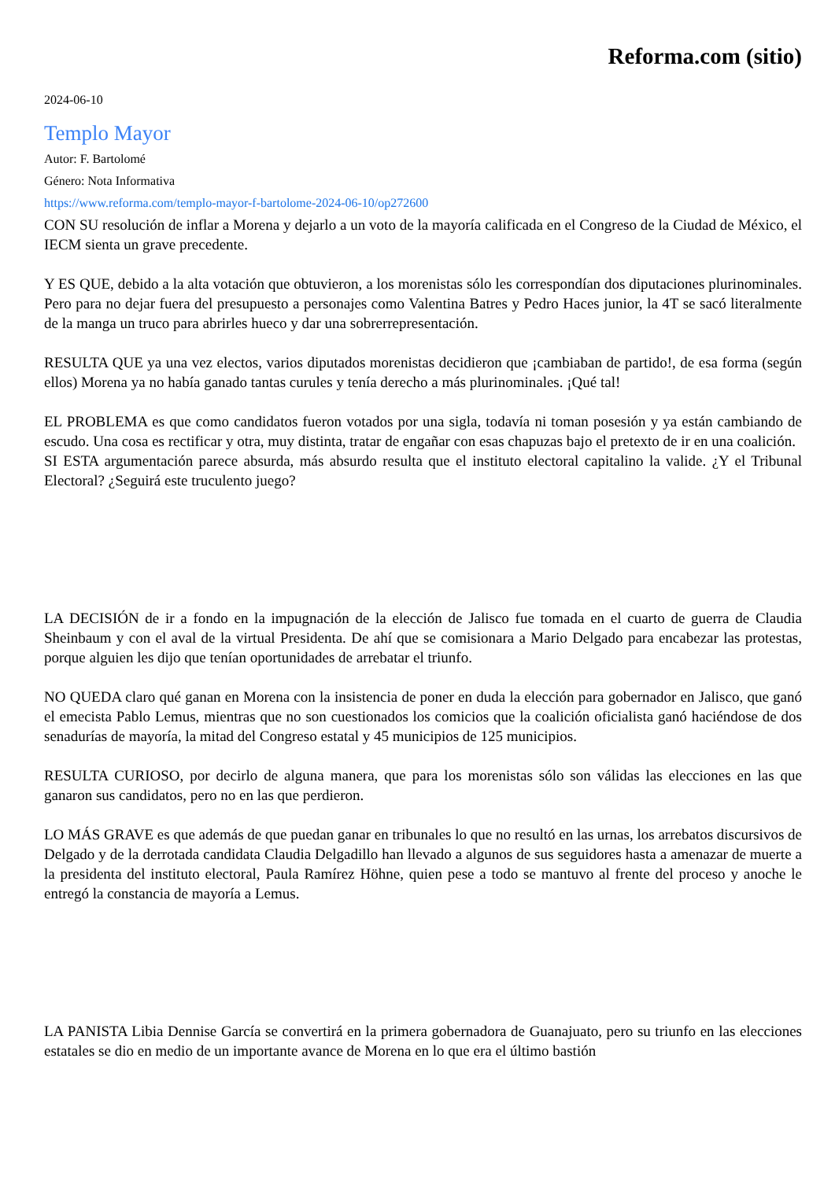Reforma.com (sitio)
2024-06-10
Templo Mayor
Autor: F. Bartolomé
Género: Nota Informativa
https://www.reforma.com/templo-mayor-f-bartolome-2024-06-10/op272600
CON SU resolución de inflar a Morena y dejarlo a un voto de la mayoría calificada en el Congreso de la Ciudad de México, el IECM sienta un grave precedente.
Y ES QUE, debido a la alta votación que obtuvieron, a los morenistas sólo les correspondían dos diputaciones plurinominales. Pero para no dejar fuera del presupuesto a personajes como Valentina Batres y Pedro Haces junior, la 4T se sacó literalmente de la manga un truco para abrirles hueco y dar una sobrerrepresentación.
RESULTA QUE ya una vez electos, varios diputados morenistas decidieron que ¡cambiaban de partido!, de esa forma (según ellos) Morena ya no había ganado tantas curules y tenía derecho a más plurinominales. ¡Qué tal!
EL PROBLEMA es que como candidatos fueron votados por una sigla, todavía ni toman posesión y ya están cambiando de escudo. Una cosa es rectificar y otra, muy distinta, tratar de engañar con esas chapuzas bajo el pretexto de ir en una coalición.
SI ESTA argumentación parece absurda, más absurdo resulta que el instituto electoral capitalino la valide. ¿Y el Tribunal Electoral? ¿Seguirá este truculento juego?
LA DECISIÓN de ir a fondo en la impugnación de la elección de Jalisco fue tomada en el cuarto de guerra de Claudia Sheinbaum y con el aval de la virtual Presidenta. De ahí que se comisionara a Mario Delgado para encabezar las protestas, porque alguien les dijo que tenían oportunidades de arrebatar el triunfo.
NO QUEDA claro qué ganan en Morena con la insistencia de poner en duda la elección para gobernador en Jalisco, que ganó el emecista Pablo Lemus, mientras que no son cuestionados los comicios que la coalición oficialista ganó haciéndose de dos senadurías de mayoría, la mitad del Congreso estatal y 45 municipios de 125 municipios.
RESULTA CURIOSO, por decirlo de alguna manera, que para los morenistas sólo son válidas las elecciones en las que ganaron sus candidatos, pero no en las que perdieron.
LO MÁS GRAVE es que además de que puedan ganar en tribunales lo que no resultó en las urnas, los arrebatos discursivos de Delgado y de la derrotada candidata Claudia Delgadillo han llevado a algunos de sus seguidores hasta a amenazar de muerte a la presidenta del instituto electoral, Paula Ramírez Höhne, quien pese a todo se mantuvo al frente del proceso y anoche le entregó la constancia de mayoría a Lemus.
LA PANISTA Libia Dennise García se convertirá en la primera gobernadora de Guanajuato, pero su triunfo en las elecciones estatales se dio en medio de un importante avance de Morena en lo que era el último bastión